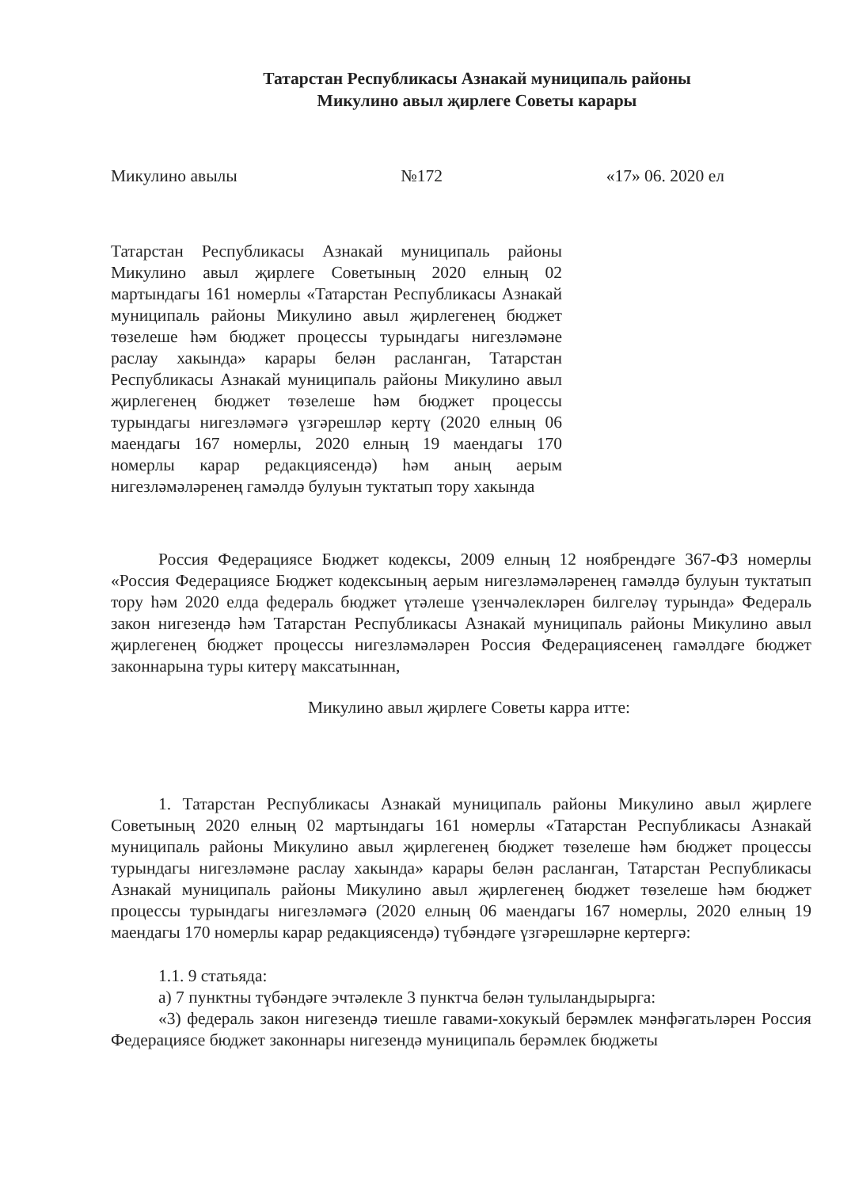Татарстан Республикасы Азнакай муниципаль районы
Микулино авыл җирлеге Советы карары
Микулино авылы №172 «17» 06. 2020 ел
Татарстан Республикасы Азнакай муниципаль районы Микулино авыл җирлеге Советының 2020 елның 02 мартындагы 161 номерлы «Татарстан Республикасы Азнакай муниципаль районы Микулино авыл җирлегенең бюджет төзелеше һәм бюджет процессы турындагы нигезләмәне раслау хакында» карары белән расланган, Татарстан Республикасы Азнакай муниципаль районы Микулино авыл җирлегенең бюджет төзелеше һәм бюджет процессы турындагы нигезләмәгә үзгәрешләр кертү (2020 елның 06 маендагы 167 номерлы, 2020 елның 19 маендагы 170 номерлы карар редакциясендә) һәм аның аерым нигезләмәләренең гамәлдә булуын туктатып тору хакында
Россия Федерациясе Бюджет кодексы, 2009 елның 12 ноябрендәге 367-ФЗ номерлы «Россия Федерациясе Бюджет кодексының аерым нигезләмәләренең гамәлдә булуын туктатып тору һәм 2020 елда федераль бюджет үтәлеше үзенчәлекләрен билгеләү турында» Федераль закон нигезендә һәм Татарстан Республикасы Азнакай муниципаль районы Микулино авыл җирлегенең бюджет процессы нигезләмәләрен Россия Федерациясенең гамәлдәге бюджет законнарына туры китерү максатыннан,
Микулино авыл җирлеге Советы карра итте:
1. Татарстан Республикасы Азнакай муниципаль районы Микулино авыл җирлеге Советының 2020 елның 02 мартындагы 161 номерлы «Татарстан Республикасы Азнакай муниципаль районы Микулино авыл җирлегенең бюджет төзелеше һәм бюджет процессы турындагы нигезләмәне раслау хакында» карары белән расланган, Татарстан Республикасы Азнакай муниципаль районы Микулино авыл җирлегенең бюджет төзелеше һәм бюджет процессы турындагы нигезләмәгә (2020 елның 06 маендагы 167 номерлы, 2020 елның 19 маендагы 170 номерлы карар редакциясендә) түбәндәге үзгәрешләрне кертергә:
1.1. 9 статьяда:
а) 7 пунктны түбәндәге эчтәлекле 3 пунктча белән тулыландырырга:
«3) федераль закон нигезендә тиешле гавами-хокукый берәмлек мәнфәгатьләрен Россия Федерациясе бюджет законнары нигезендә муниципаль берәмлек бюджеты